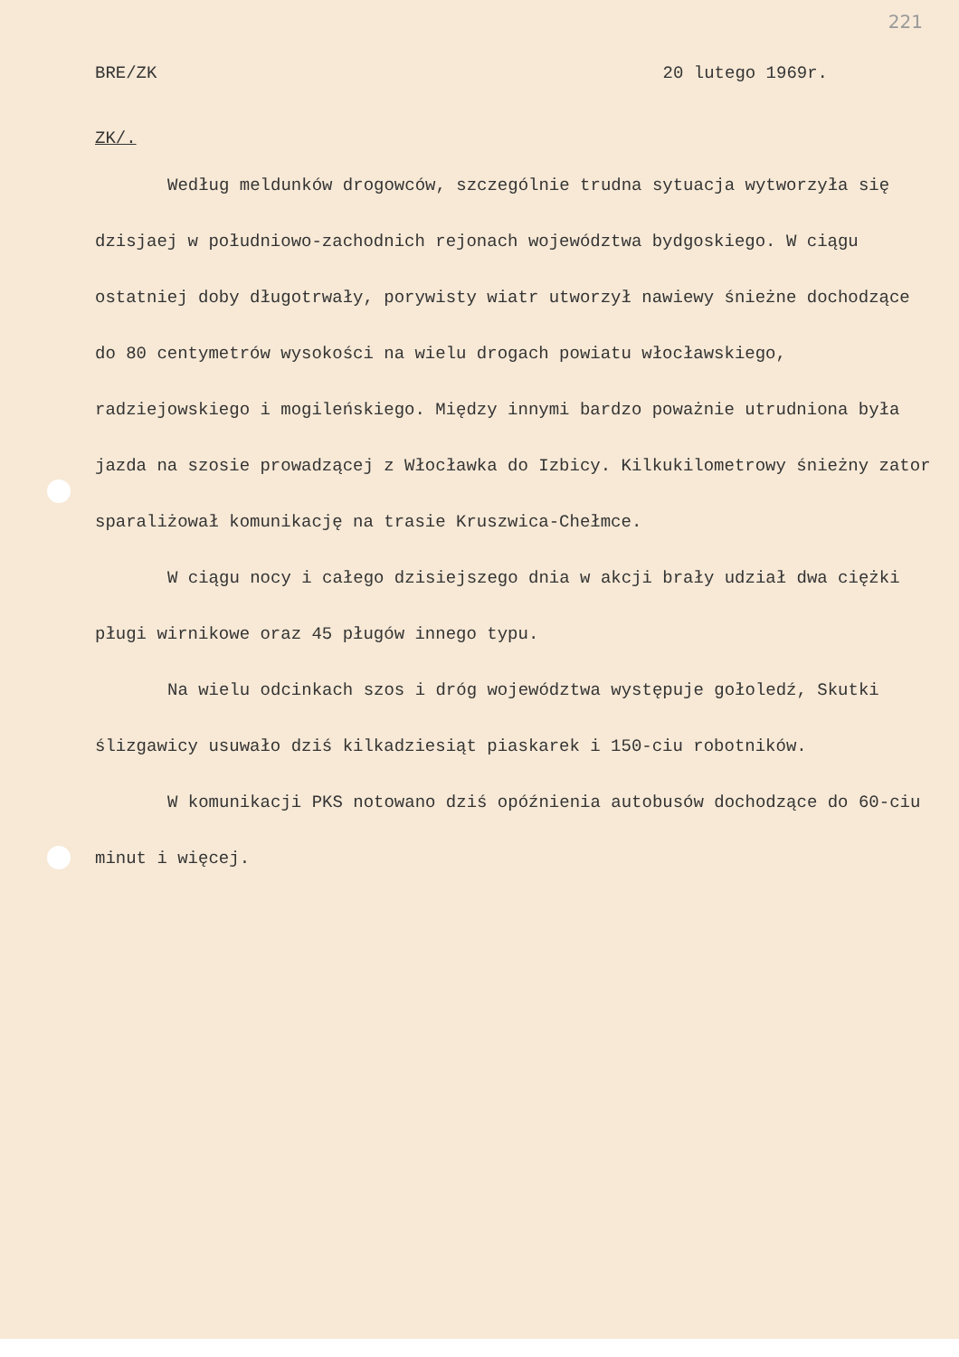221
BRE/ZK 20 lutego 1969r.
ZK/.
Według meldunków drogowców, szczególnie trudna sytuacja wytworzyła się dzisjaej w południowo-zachodnich rejonach województwa bydgoskiego. W ciągu ostatniej doby długotrwały, porywisty wiatr utworzył nawiewy śnieżne dochodzące do 80 centymetrów wysokości na wielu drogach powiatu włocławskiego, radziejowskiego i mogileńskiego. Między innymi bardzo poważnie utrudniona była jazda na szosie prowadzącej z Włocławka do Izbicy. Kilkukilometrowy śnieżny zator sparaliżował komunikację na trasie Kruszwica-Chełmce.
W ciągu nocy i całego dzisiejszego dnia w akcji brały udział dwa ciężki pługi wirnikowe oraz 45 pługów innego typu.
Na wielu odcinkach szos i dróg województwa występuje gołoledź, Skutki ślizgawicy usuwało dziś kilkadziesiąt piaskarek i 150-ciu robotników.
W komunikacji PKS notowano dziś opóźnienia autobusów dochodzące do 60-ciu minut i więcej.